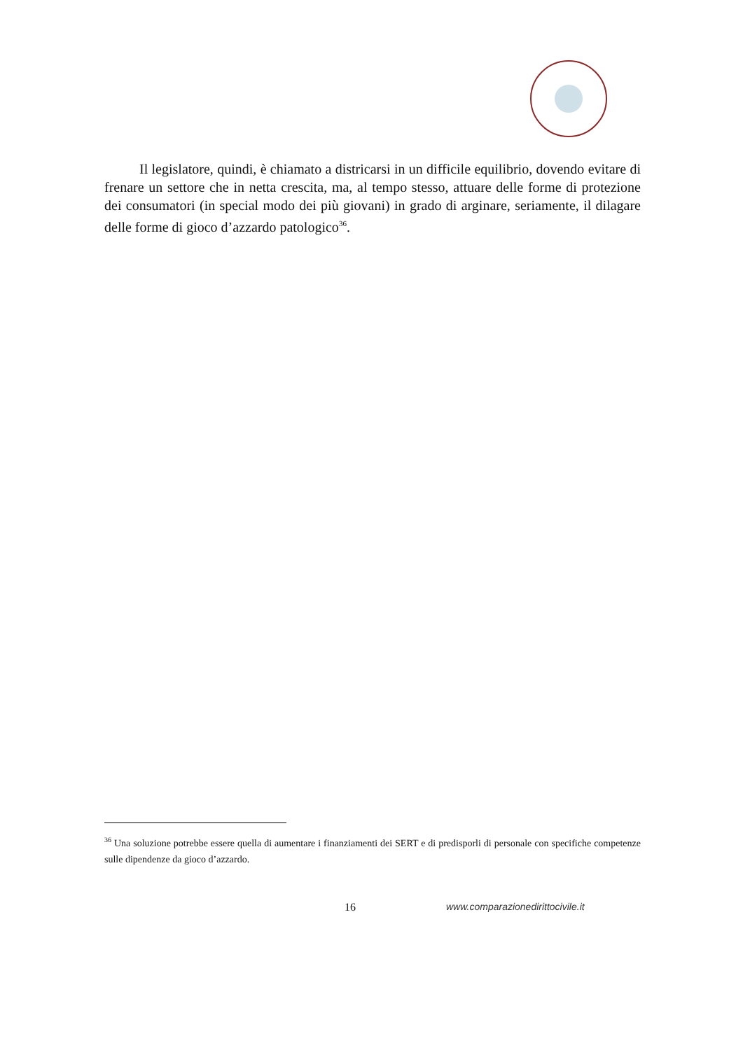Il legislatore, quindi, è chiamato a districarsi in un difficile equilibrio, dovendo evitare di frenare un settore che in netta crescita, ma, al tempo stesso, attuare delle forme di protezione dei consumatori (in special modo dei più giovani) in grado di arginare, seriamente, il dilagare delle forme di gioco d’azzardo patologico<sup>36</sup>.
<sup>36</sup> Una soluzione potrebbe essere quella di aumentare i finanziamenti dei SERT e di predisporli di personale con specifiche competenze sulle dipendenze da gioco d’azzardo.
16 www.comparazionedirittocivile.it